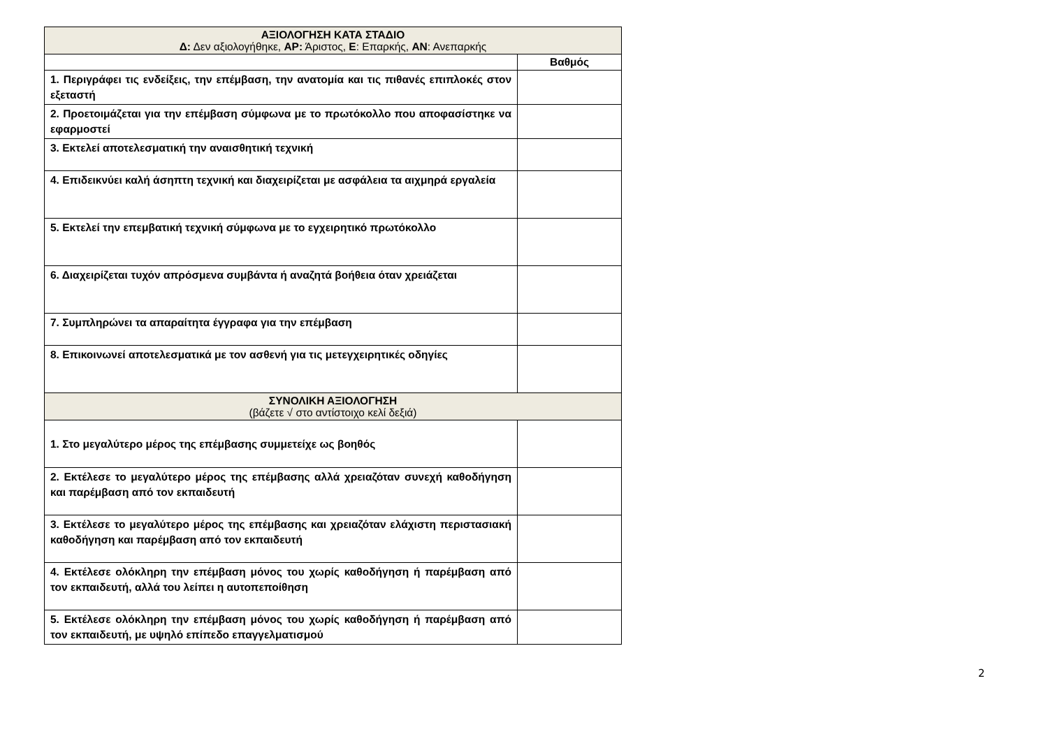| ΑΞΙΟΛΟΓΗΣΗ ΚΑΤΑ ΣΤΑΔΙΟ Δ: Δεν αξιολογήθηκε, ΑΡ: Άριστος, Ε : Επαρκής, ΑΝ : Ανεπαρκής | |
| --- | --- |
| | Βαθμός |
| 1. Περιγράφει τις ενδείξεις, την επέμβαση, την ανατομία και τις πιθανές επιπλοκές στον εξεταστή | |
| 2. Προετοιμάζεται για την επέμβαση σύμφωνα με το πρωτόκολλο που αποφασίστηκε να εφαρμοστεί | |
| 3. Εκτελεί αποτελεσματική την αναισθητική τεχνική | |
| 4. Επιδεικνύει καλή άσηπτη τεχνική και διαχειρίζεται με ασφάλεια τα αιχμηρά εργαλεία | |
| 5. Εκτελεί την επεμβατική τεχνική σύμφωνα με το εγχειρητικό πρωτόκολλο | |
| 6. Διαχειρίζεται τυχόν απρόσμενα συμβάντα ή αναζητά βοήθεια όταν χρειάζεται | |
| 7. Συμπληρώνει τα απαραίτητα έγγραφα για την επέμβαση | |
| 8. Επικοινωνεί αποτελεσματικά με τον ασθενή για τις μετεγχειρητικές οδηγίες | |
| ΣΥΝΟΛΙΚΗ ΑΞΙΟΛΟΓΗΣΗ (βάζετε √ στο αντίστοιχο κελί δεξιά) | |
| 1. Στο μεγαλύτερο μέρος της επέμβασης συμμετείχε ως βοηθός | |
| 2. Εκτέλεσε το μεγαλύτερο μέρος της επέμβασης αλλά χρειαζόταν συνεχή καθοδήγηση και παρέμβαση από τον εκπαιδευτή | |
| 3. Εκτέλεσε το μεγαλύτερο μέρος της επέμβασης και χρειαζόταν ελάχιστη περιστασιακή καθοδήγηση και παρέμβαση από τον εκπαιδευτή | |
| 4. Εκτέλεσε ολόκληρη την επέμβαση μόνος του χωρίς καθοδήγηση ή παρέμβαση από τον εκπαιδευτή, αλλά του λείπει η αυτοπεποίθηση | |
| 5. Εκτέλεσε ολόκληρη την επέμβαση μόνος του χωρίς καθοδήγηση ή παρέμβαση από τον εκπαιδευτή, με υψηλό επίπεδο επαγγελματισμού | |
2